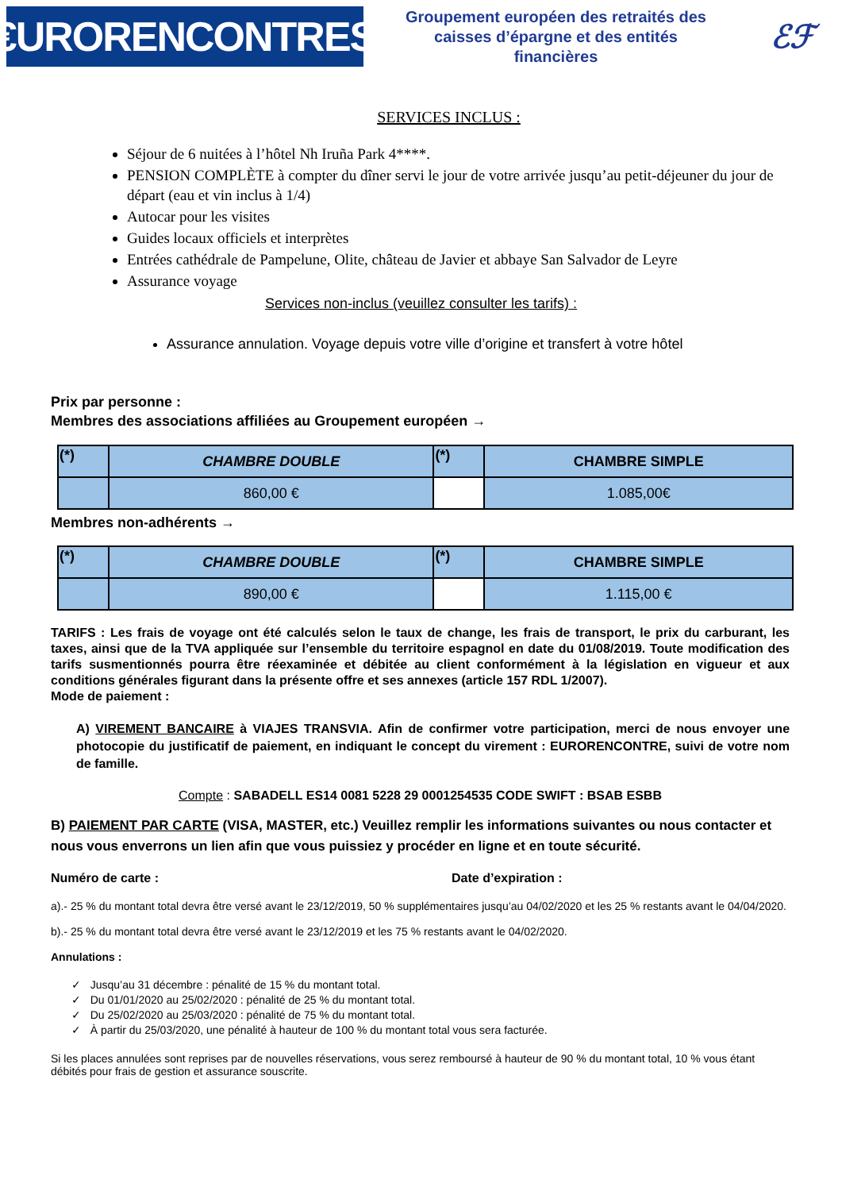€URORENCONTRES
Groupement européen des retraités des
caisses d’épargne et des entités
financières
ℰℱ
SERVICES INCLUS :
Séjour de 6 nuitées à l’hôtel Nh Iruña Park 4****.
PENSION COMPLÈTE à compter du dîner servi le jour de votre arrivée jusqu’au petit-déjeuner du jour de départ (eau et vin inclus à 1/4)
Autocar pour les visites
Guides locaux officiels et interprètes
Entrées cathédrale de Pampelune, Olite, château de Javier et abbaye San Salvador de Leyre
Assurance voyage
Services non-inclus (veuillez consulter les tarifs) :
Assurance annulation. Voyage depuis votre ville d’origine et transfert à votre hôtel
Prix par personne :
Membres des associations affiliées au Groupement européen →
| (*) | CHAMBRE DOUBLE | (*) | CHAMBRE SIMPLE |
| | 860,00 € | | 1.085,00€ |
Membres non-adhérents →
| (*) | CHAMBRE DOUBLE | (*) | CHAMBRE SIMPLE |
| | 890,00 € | | 1.115,00 € |
TARIFS : Les frais de voyage ont été calculés selon le taux de change, les frais de transport, le prix du carburant, les taxes, ainsi que de la TVA appliquée sur l’ensemble du territoire espagnol en date du 01/08/2019. Toute modification des tarifs susmentionnés pourra être réexaminée et débitée au client conformément à la législation en vigueur et aux conditions générales figurant dans la présente offre et ses annexes (article 157 RDL 1/2007).
Mode de paiement :
A) VIREMENT BANCAIRE à VIAJES TRANSVIA. Afin de confirmer votre participation, merci de nous envoyer une photocopie du justificatif de paiement, en indiquant le concept du virement : EURORENCONTRE, suivi de votre nom de famille.
Compte : SABADELL ES14 0081 5228 29 0001254535 CODE SWIFT : BSAB ESBB
B) PAIEMENT PAR CARTE (VISA, MASTER, etc.) Veuillez remplir les informations suivantes ou nous contacter et nous vous enverrons un lien afin que vous puissiez y procéder en ligne et en toute sécurité.
Numéro de carte : Date d’expiration :
a).- 25 % du montant total devra être versé avant le 23/12/2019, 50 % supplémentaires jusqu’au 04/02/2020 et les 25 % restants avant le 04/04/2020.
b).- 25 % du montant total devra être versé avant le 23/12/2019 et les 75 % restants avant le 04/02/2020.
Annulations :
✓ Jusqu’au 31 décembre : pénalité de 15 % du montant total.
✓ Du 01/01/2020 au 25/02/2020 : pénalité de 25 % du montant total.
✓ Du 25/02/2020 au 25/03/2020 : pénalité de 75 % du montant total.
✓ À partir du 25/03/2020, une pénalité à hauteur de 100 % du montant total vous sera facturée.
Si les places annulées sont reprises par de nouvelles réservations, vous serez remboursé à hauteur de 90 % du montant total, 10 % vous étant débités pour frais de gestion et assurance souscrite.